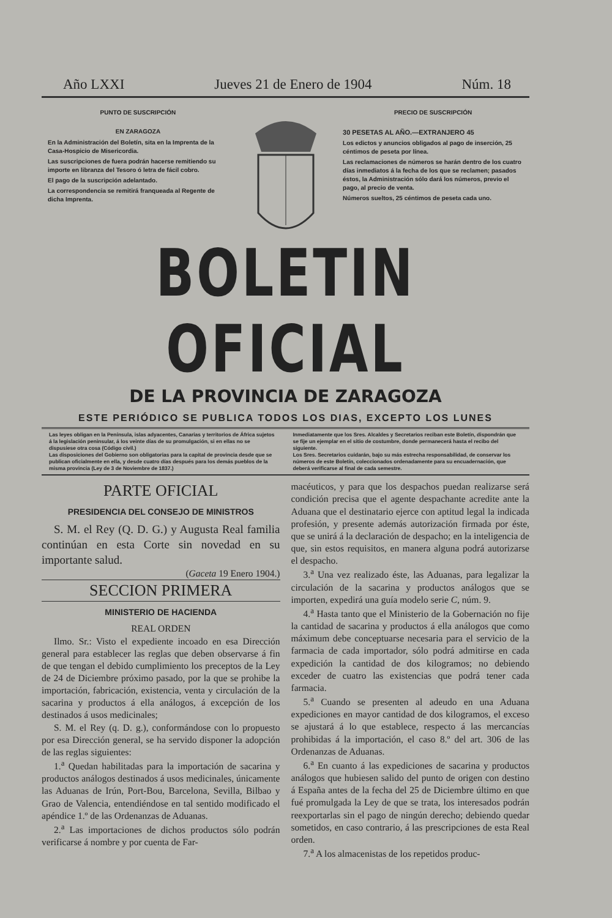Año LXXI Jueves 21 de Enero de 1904 Núm. 18
PUNTO DE SUSCRIPCIÓN
EN ZARAGOZA
En la Administración del Boletín, sita en la Imprenta de la Casa-Hospicio de Misericordia.
Las suscripciones de fuera podrán hacerse remitiendo su importe en libranza del Tesoro ó letra de fácil cobro.
El pago de la suscripción adelantado.
La correspondencia se remitirá franqueada al Regente de dicha Imprenta.
PRECIO DE SUSCRIPCIÓN
30 PESETAS AL AÑO.—EXTRANJERO 45
Los edictos y anuncios obligados al pago de inserción, 25 céntimos de peseta por línea.
Las reclamaciones de números se harán dentro de los cuatro días inmediatos á la fecha de los que se reclamen; pasados éstos, la Administración sólo dará los números, previo el pago, al precio de venta.
Números sueltos, 25 céntimos de peseta cada uno.
BOLETIN OFICIAL
DE LA PROVINCIA DE ZARAGOZA
ESTE PERIÓDICO SE PUBLICA TODOS LOS DIAS, EXCEPTO LOS LUNES
Las leyes obligan en la Península, islas adyacentes, Canarias y territorios de África sujetos á la legislación peninsular, á los veinte días de su promulgación, si en ellas no se dispusiese otra cosa (Código civil.)
Las disposiciones del Gobierno son obligatorias para la capital de provincia desde que se publican oficialmente en ella, y desde cuatro días después para los demás pueblos de la misma provincia (Ley de 3 de Noviembre de 1837.)
Inmediatamente que los Sres. Alcaldes y Secretarios reciban este Boletín, dispondrán que se fije un ejemplar en el sitio de costumbre, donde permanecerá hasta el recibo del siguiente.
Los Sres. Secretarios cuidarán, bajo su más estrecha responsabilidad, de conservar los números de este Boletín, coleccionados ordenadamente para su encuadernación, que deberá verificarse al final de cada semestre.
PARTE OFICIAL
PRESIDENCIA DEL CONSEJO DE MINISTROS
S. M. el Rey (Q. D. G.) y Augusta Real familia continúan en esta Corte sin novedad en su importante salud.
(Gaceta 19 Enero 1904.)
SECCION PRIMERA
MINISTERIO DE HACIENDA
REAL ORDEN
Ilmo. Sr.: Visto el expediente incoado en esa Dirección general para establecer las reglas que deben observarse á fin de que tengan el debido cumplimiento los preceptos de la Ley de 24 de Diciembre próximo pasado, por la que se prohibe la importación, fabricación, existencia, venta y circulación de la sacarina y productos á ella análogos, á excepción de los destinados á usos medicinales;
S. M. el Rey (q. D. g.), conformándose con lo propuesto por esa Dirección general, se ha servido disponer la adopción de las reglas siguientes:
1.<sup>a</sup> Quedan habilitadas para la importación de sacarina y productos análogos destinados á usos medicinales, únicamente las Aduanas de Irún, Port-Bou, Barcelona, Sevilla, Bilbao y Grao de Valencia, entendiéndose en tal sentido modificado el apéndice 1.º de las Ordenanzas de Aduanas.
2.<sup>a</sup> Las importaciones de dichos productos sólo podrán verificarse á nombre y por cuenta de Far-
macéuticos, y para que los despachos puedan realizarse será condición precisa que el agente despachante acredite ante la Aduana que el destinatario ejerce con aptitud legal la indicada profesión, y presente además autorización firmada por éste, que se unirá á la declaración de despacho; en la inteligencia de que, sin estos requisitos, en manera alguna podrá autorizarse el despacho.
3.<sup>a</sup> Una vez realizado éste, las Aduanas, para legalizar la circulación de la sacarina y productos análogos que se importen, expedirá una guía modelo serie C, núm. 9.
4.<sup>a</sup> Hasta tanto que el Ministerio de la Gobernación no fije la cantidad de sacarina y productos á ella análogos que como máximum debe conceptuarse necesaria para el servicio de la farmacia de cada importador, sólo podrá admitirse en cada expedición la cantidad de dos kilogramos; no debiendo exceder de cuatro las existencias que podrá tener cada farmacia.
5.<sup>a</sup> Cuando se presenten al adeudo en una Aduana expediciones en mayor cantidad de dos kilogramos, el exceso se ajustará á lo que establece, respecto á las mercancías prohibidas á la importación, el caso 8.º del art. 306 de las Ordenanzas de Aduanas.
6.<sup>a</sup> En cuanto á las expediciones de sacarina y productos análogos que hubiesen salido del punto de origen con destino á España antes de la fecha del 25 de Diciembre último en que fué promulgada la Ley de que se trata, los interesados podrán reexportarlas sin el pago de ningún derecho; debiendo quedar sometidos, en caso contrario, á las prescripciones de esta Real orden.
7.<sup>a</sup> A los almacenistas de los repetidos produc-